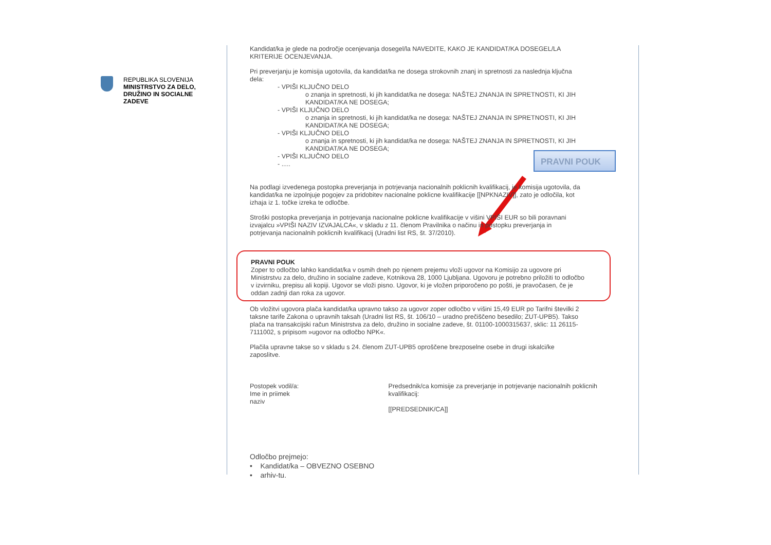REPUBLIKA SLOVENIJA
MINISTRSTVO ZA DELO,
DRUŽINO IN SOCIALNE
ZADEVE
PRAVNI POUK
Kandidat/ka je glede na področje ocenjevanja dosegel/la NAVEDITE, KAKO JE KANDIDAT/KA DOSEGEL/LA KRITERIJE OCENJEVANJA.
Pri preverjanju je komisija ugotovila, da kandidat/ka ne dosega strokovnih znanj in spretnosti za naslednja ključna dela:
- VPIŠI KLJUČNO DELO
o znanja in spretnosti, ki jih kandidat/ka ne dosega: NAŠTEJ ZNANJA IN SPRETNOSTI, KI JIH KANDIDAT/KA NE DOSEGA;
- VPIŠI KLJUČNO DELO
o znanja in spretnosti, ki jih kandidat/ka ne dosega: NAŠTEJ ZNANJA IN SPRETNOSTI, KI JIH KANDIDAT/KA NE DOSEGA;
- VPIŠI KLJUČNO DELO
o znanja in spretnosti, ki jih kandidat/ka ne dosega: NAŠTEJ ZNANJA IN SPRETNOSTI, KI JIH KANDIDAT/KA NE DOSEGA;
- VPIŠI KLJUČNO DELO
- .....
Na podlagi izvedenega postopka preverjanja in potrjevanja nacionalnih poklicnih kvalifikacij, je komisija ugotovila, da kandidat/ka ne izpolnjuje pogojev za pridobitev nacionalne poklicne kvalifikacije [[NPKNAZIV]], zato je odločila, kot izhaja iz 1. točke izreka te odločbe.
Stroški postopka preverjanja in potrjevanja nacionalne poklicne kvalifikacije v višini VPIŠI EUR so bili poravnani izvajalcu »VPIŠI NAZIV IZVAJALCA«, v skladu z 11. členom Pravilnika o načinu in postopku preverjanja in potrjevanja nacionalnih poklicnih kvalifikacij (Uradni list RS, št. 37/2010).
PRAVNI POUK
Zoper to odločbo lahko kandidat/ka v osmih dneh po njenem prejemu vloži ugovor na Komisijo za ugovore pri Ministrstvu za delo, družino in socialne zadeve, Kotnikova 28, 1000 Ljubljana. Ugovoru je potrebno priložiti to odločbo v izvirniku, prepisu ali kopiji. Ugovor se vloži pisno. Ugovor, ki je vložen priporočeno po pošti, je pravočasen, če je oddan zadnji dan roka za ugovor.
Ob vložitvi ugovora plača kandidat/ka upravno takso za ugovor zoper odločbo v višini 15,49 EUR po Tarifni številki 2 taksne tarife Zakona o upravnih taksah (Uradni list RS, št. 106/10 – uradno prečiščeno besedilo; ZUT-UPB5). Takso plača na transakcijski račun Ministrstva za delo, družino in socialne zadeve, št. 01100-1000315637, sklic: 11 26115-7111002, s pripisom »ugovor na odločbo NPK«.
Plačila upravne takse so v skladu s 24. členom ZUT-UPB5 oproščene brezposelne osebe in drugi iskalci/ke zaposlitve.
Postopek vodil/a:
Ime in priimek
naziv
Predsednik/ca komisije za preverjanje in potrjevanje nacionalnih poklicnih kvalifikacij:
[[PREDSEDNIK/CA]]
Odločbo prejmejo:
• Kandidat/ka – OBVEZNO OSEBNO
• arhiv-tu.